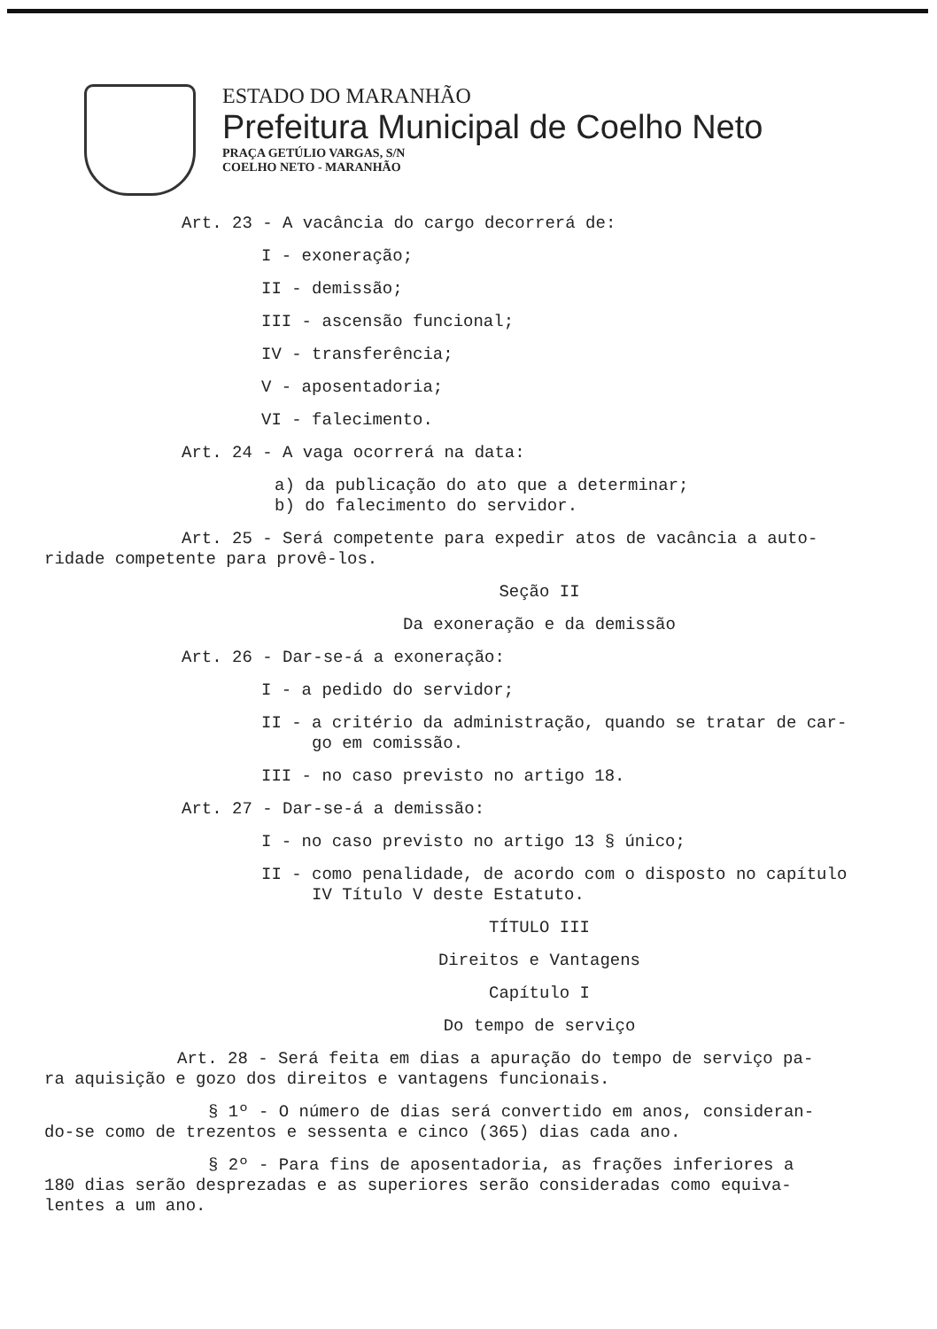ESTADO DO MARANHÃO
Prefeitura Municipal de Coelho Neto
PRAÇA GETÚLIO VARGAS, S/N
COELHO NETO - MARANHÃO
Art. 23 - A vacância do cargo decorrerá de:
I - exoneração;
II - demissão;
III - ascensão funcional;
IV - transferência;
V - aposentadoria;
VI - falecimento.
Art. 24 - A vaga ocorrerá na data:
a) da publicação do ato que a determinar;
b) do falecimento do servidor.
Art. 25 - Será competente para expedir atos de vacância a auto-
ridade competente para provê-los.
Seção II
Da exoneração e da demissão
Art. 26 - Dar-se-á a exoneração:
I - a pedido do servidor;
II - a critério da administração, quando se tratar de car-
go em comissão.
III - no caso previsto no artigo 18.
Art. 27 - Dar-se-á a demissão:
I - no caso previsto no artigo 13 § único;
II - como penalidade, de acordo com o disposto no capítulo
IV Título V deste Estatuto.
TÍTULO III
Direitos e Vantagens
Capítulo I
Do tempo de serviço
Art. 28 - Será feita em dias a apuração do tempo de serviço pa-
ra aquisição e gozo dos direitos e vantagens funcionais.
§ 1º - O número de dias será convertido em anos, consideran-
do-se como de trezentos e sessenta e cinco (365) dias cada ano.
§ 2º - Para fins de aposentadoria, as frações inferiores a
180 dias serão desprezadas e as superiores serão consideradas como equiva-
lentes a um ano.